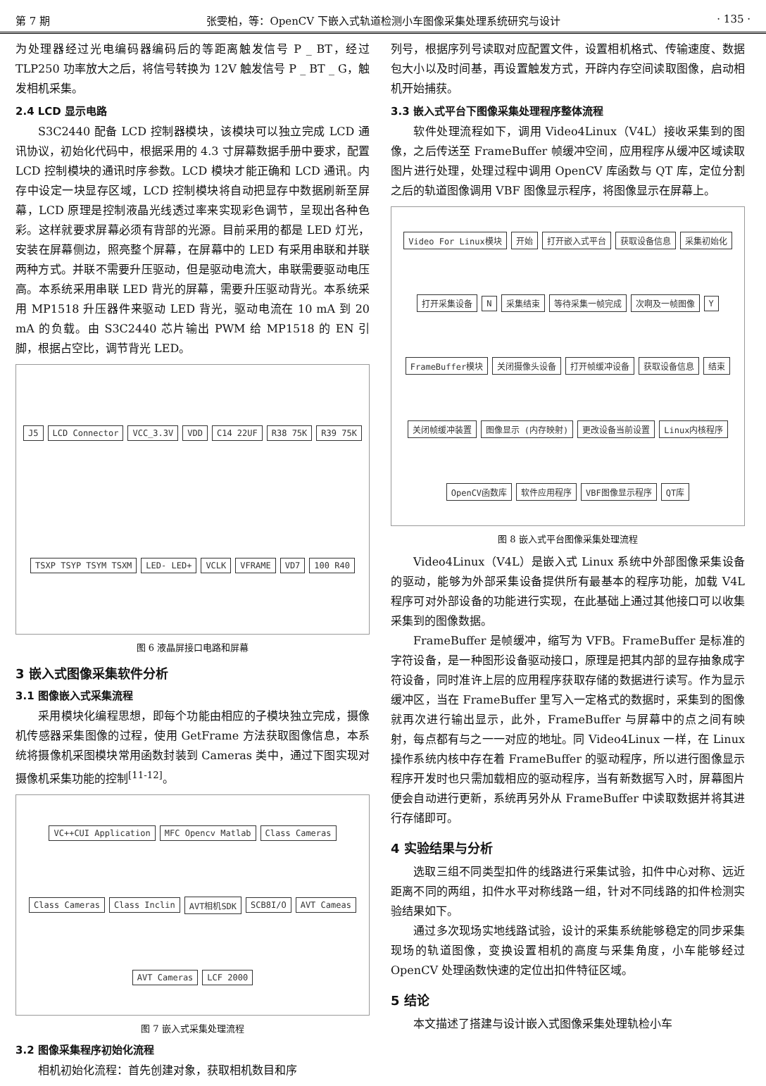第 7 期 张雯柏，等：OpenCV 下嵌入式轨道检测小车图像采集处理系统研究与设计 · 135 ·
为处理器经过光电编码器编码后的等距离触发信号 P _ BT，经过 TLP250 功率放大之后，将信号转换为 12V 触发信号 P _ BT _ G，触发相机采集。
2.4 LCD 显示电路
S3C2440 配备 LCD 控制器模块，该模块可以独立完成 LCD 通讯协议，初始化代码中，根据采用的 4.3 寸屏幕数据手册中要求，配置 LCD 控制模块的通讯时序参数。LCD 模块才能正确和 LCD 通讯。内存中设定一块显存区域，LCD 控制模块将自动把显存中数据刷新至屏幕，LCD 原理是控制液晶光线透过率来实现彩色调节，呈现出各种色彩。这样就要求屏幕必须有背部的光源。目前采用的都是 LED 灯光，安装在屏幕侧边，照亮整个屏幕，在屏幕中的 LED 有采用串联和并联两种方式。并联不需要升压驱动，但是驱动电流大，串联需要驱动电压高。本系统采用串联 LED 背光的屏幕，需要升压驱动背光。本系统采用 MP1518 升压器件来驱动 LED 背光，驱动电流在 10 mA 到 20 mA 的负载。由 S3C2440 芯片输出 PWM 给 MP1518 的 EN 引脚，根据占空比，调节背光 LED。
J5 LCD Connector VCC_3.3V VDD C14 22UF R38 75K R39 75K TSXP TSYP TSYM TSXM LED- LED+ VCLK VFRAME VD7 100 R40
图 6 液晶屏接口电路和屏幕
3 嵌入式图像采集软件分析
3.1 图像嵌入式采集流程
采用模块化编程思想，即每个功能由相应的子模块独立完成，摄像机传感器采集图像的过程，使用 GetFrame 方法获取图像信息，本系统将摄像机采图模块常用函数封装到 Cameras 类中，通过下图实现对摄像机采集功能的控制<sup>[11-12]</sup>。
VC++CUI Application MFC Opencv Matlab Class Cameras Class Cameras Class Inclin AVT相机SDK SCB8I/O AVT Cameas AVT Cameras LCF 2000
图 7 嵌入式采集处理流程
3.2 图像采集程序初始化流程
相机初始化流程：首先创建对象，获取相机数目和序
列号，根据序列号读取对应配置文件，设置相机格式、传输速度、数据包大小以及时间基，再设置触发方式，开辟内存空间读取图像，启动相机开始捕获。
3.3 嵌入式平台下图像采集处理程序整体流程
软件处理流程如下，调用 Video4Linux（V4L）接收采集到的图像，之后传送至 FrameBuffer 帧缓冲空间，应用程序从缓冲区域读取图片进行处理，处理过程中调用 OpenCV 库函数与 QT 库，定位分割之后的轨道图像调用 VBF 图像显示程序，将图像显示在屏幕上。
Video For Linux模块 开始 打开嵌入式平台 获取设备信息 采集初始化 打开采集设备 N 采集结束 等待采集一帧完成 次啊及一帧图像 Y FrameBuffer模块 关闭摄像头设备 打开帧缓冲设备 获取设备信息 结束 关闭帧缓冲装置 图像显示 (内存映射) 更改设备当前设置 Linux内核程序 OpenCV函数库 软件应用程序 VBF图像显示程序 QT库
图 8 嵌入式平台图像采集处理流程
Video4Linux（V4L）是嵌入式 Linux 系统中外部图像采集设备的驱动，能够为外部采集设备提供所有最基本的程序功能，加载 V4L 程序可对外部设备的功能进行实现，在此基础上通过其他接口可以收集采集到的图像数据。
FrameBuffer 是帧缓冲，缩写为 VFB。FrameBuffer 是标准的字符设备，是一种图形设备驱动接口，原理是把其内部的显存抽象成字符设备，同时准许上层的应用程序获取存储的数据进行读写。作为显示缓冲区，当在 FrameBuffer 里写入一定格式的数据时，采集到的图像就再次进行输出显示，此外，FrameBuffer 与屏幕中的点之间有映射，每点都有与之一一对应的地址。同 Video4Linux 一样，在 Linux 操作系统内核中存在着 FrameBuffer 的驱动程序，所以进行图像显示程序开发时也只需加载相应的驱动程序，当有新数据写入时，屏幕图片便会自动进行更新，系统再另外从 FrameBuffer 中读取数据并将其进行存储即可。
4 实验结果与分析
选取三组不同类型扣件的线路进行采集试验，扣件中心对称、远近距离不同的两组，扣件水平对称线路一组，针对不同线路的扣件检测实验结果如下。
通过多次现场实地线路试验，设计的采集系统能够稳定的同步采集现场的轨道图像，变换设置相机的高度与采集角度，小车能够经过 OpenCV 处理函数快速的定位出扣件特征区域。
5 结论
本文描述了搭建与设计嵌入式图像采集处理轨检小车